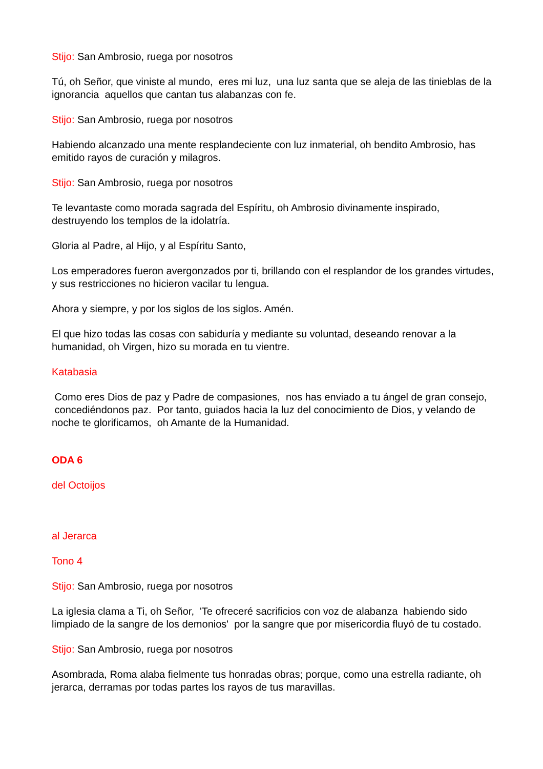Stijo: San Ambrosio, ruega por nosotros
Tú, oh Señor, que viniste al mundo, eres mi luz, una luz santa que se aleja de las tinieblas de la ignorancia aquellos que cantan tus alabanzas con fe.
Stijo: San Ambrosio, ruega por nosotros
Habiendo alcanzado una mente resplandeciente con luz inmaterial, oh bendito Ambrosio, has emitido rayos de curación y milagros.
Stijo: San Ambrosio, ruega por nosotros
Te levantaste como morada sagrada del Espíritu, oh Ambrosio divinamente inspirado, destruyendo los templos de la idolatría.
Gloria al Padre, al Hijo, y al Espíritu Santo,
Los emperadores fueron avergonzados por ti, brillando con el resplandor de los grandes virtudes, y sus restricciones no hicieron vacilar tu lengua.
Ahora y siempre, y por los siglos de los siglos. Amén.
El que hizo todas las cosas con sabiduría y mediante su voluntad, deseando renovar a la humanidad, oh Virgen, hizo su morada en tu vientre.
Katabasia
Como eres Dios de paz y Padre de compasiones, nos has enviado a tu ángel de gran consejo, concediéndonos paz. Por tanto, guiados hacia la luz del conocimiento de Dios, y velando de noche te glorificamos, oh Amante de la Humanidad.
ODA 6
del Octoijos
al Jerarca
Tono 4
Stijo: San Ambrosio, ruega por nosotros
La iglesia clama a Ti, oh Señor, 'Te ofreceré sacrificios con voz de alabanza habiendo sido limpiado de la sangre de los demonios' por la sangre que por misericordia fluyó de tu costado.
Stijo: San Ambrosio, ruega por nosotros
Asombrada, Roma alaba fielmente tus honradas obras; porque, como una estrella radiante, oh jerarca, derramas por todas partes los rayos de tus maravillas.